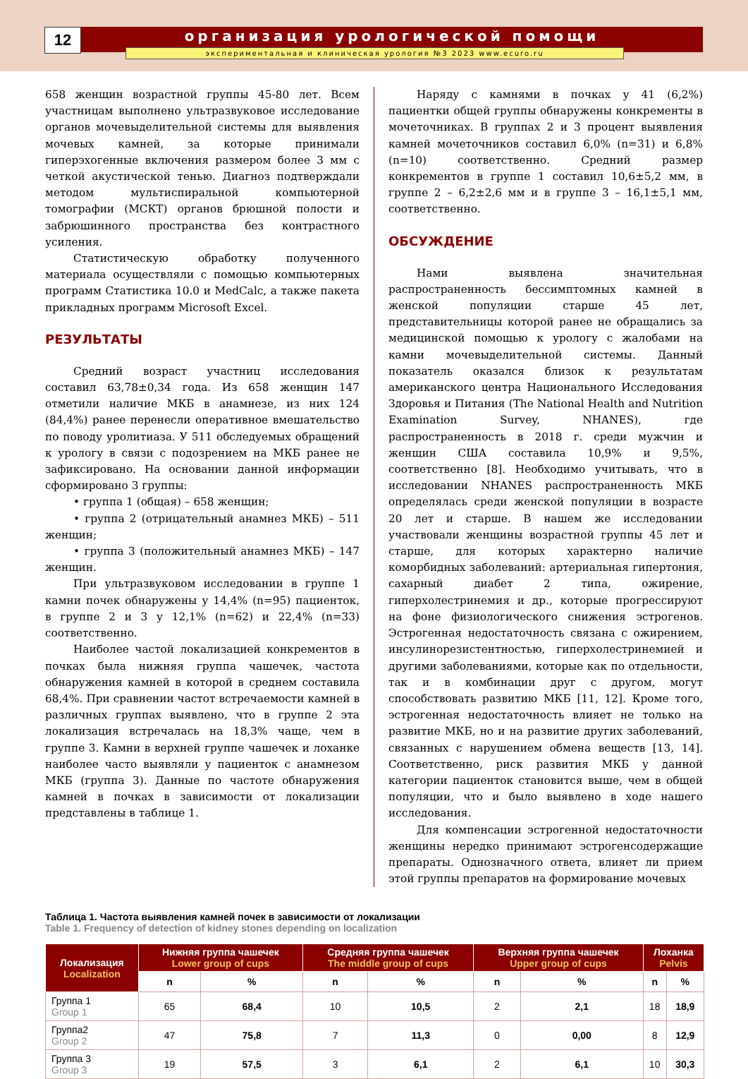12 организация урологической помощи
экспериментальная и клиническая урология №3 2023 www.ecuro.ru
658 женщин возрастной группы 45-80 лет. Всем участницам выполнено ультразвуковое исследование органов мочевыделительной системы для выявления мочевых камней, за которые принимали гиперэхогенные включения размером более 3 мм с четкой акустической тенью. Диагноз подтверждали методом мультиспиральной компьютерной томографии (МСКТ) органов брюшной полости и забрюшинного пространства без контрастного усиления.
Статистическую обработку полученного материала осуществляли с помощью компьютерных программ Статистика 10.0 и MedCalc, а также пакета прикладных программ Microsoft Excel.
РЕЗУЛЬТАТЫ
Средний возраст участниц исследования составил 63,78±0,34 года. Из 658 женщин 147 отметили наличие МКБ в анамнезе, из них 124 (84,4%) ранее перенесли оперативное вмешательство по поводу уролитиаза. У 511 обследуемых обращений к урологу в связи с подозрением на МКБ ранее не зафиксировано. На основании данной информации сформировано 3 группы:
• группа 1 (общая) – 658 женщин;
• группа 2 (отрицательный анамнез МКБ) – 511 женщин;
• группа 3 (положительный анамнез МКБ) – 147 женщин.
При ультразвуковом исследовании в группе 1 камни почек обнаружены у 14,4% (n=95) пациенток, в группе 2 и 3 у 12,1% (n=62) и 22,4% (n=33) соответственно.
Наиболее частой локализацией конкрементов в почках была нижняя группа чашечек, частота обнаружения камней в которой в среднем составила 68,4%. При сравнении частот встречаемости камней в различных группах выявлено, что в группе 2 эта локализация встречалась на 18,3% чаще, чем в группе 3. Камни в верхней группе чашечек и лоханке наиболее часто выявляли у пациенток с анамнезом МКБ (группа 3). Данные по частоте обнаружения камней в почках в зависимости от локализации представлены в таблице 1.
Наряду с камнями в почках у 41 (6,2%) пациентки общей группы обнаружены конкременты в мочеточниках. В группах 2 и 3 процент выявления камней мочеточников составил 6,0% (n=31) и 6,8% (n=10) соответственно. Средний размер конкрементов в группе 1 составил 10,6±5,2 мм, в группе 2 – 6,2±2,6 мм и в группе 3 – 16,1±5,1 мм, соответственно.
ОБСУЖДЕНИЕ
Нами выявлена значительная распространенность бессимптомных камней в женской популяции старше 45 лет, представительницы которой ранее не обращались за медицинской помощью к урологу с жалобами на камни мочевыделительной системы. Данный показатель оказался близок к результатам американского центра Национального Исследования Здоровья и Питания (The National Health and Nutrition Examination Survey, NHANES), где распространенность в 2018 г. среди мужчин и женщин США составила 10,9% и 9,5%, соответственно [8]. Необходимо учитывать, что в исследовании NHANES распространенность МКБ определялась среди женской популяции в возрасте 20 лет и старше. В нашем же исследовании участвовали женщины возрастной группы 45 лет и старше, для которых характерно наличие коморбидных заболеваний: артериальная гипертония, сахарный диабет 2 типа, ожирение, гиперхолестринемия и др., которые прогрессируют на фоне физиологического снижения эстрогенов. Эстрогенная недостаточность связана с ожирением, инсулинорезистентностью, гиперхолестринемией и другими заболеваниями, которые как по отдельности, так и в комбинации друг с другом, могут способствовать развитию МКБ [11, 12]. Кроме того, эстрогенная недостаточность влияет не только на развитие МКБ, но и на развитие других заболеваний, связанных с нарушением обмена веществ [13, 14]. Соответственно, риск развития МКБ у данной категории пациенток становится выше, чем в общей популяции, что и было выявлено в ходе нашего исследования.
Для компенсации эстрогенной недостаточности женщины нередко принимают эстрогенсодержащие препараты. Однозначного ответа, влияет ли прием этой группы препаратов на формирование мочевых
Таблица 1. Частота выявления камней почек в зависимости от локализации
Table 1. Frequency of detection of kidney stones depending on localization
| Локализация Localization | Нижняя группа чашечек Lower group of cups | | Средняя группа чашечек The middle group of cups | | Верхняя группа чашечек Upper group of cups | | Лоханка Pelvis | |
| --- | --- | --- | --- | --- | --- | --- | --- | --- |
| | n | % | n | % | n | % | n | % |
| Группа 1 Group 1 | 65 | 68,4 | 10 | 10,5 | 2 | 2,1 | 18 | 18,9 |
| Группа2 Group 2 | 47 | 75,8 | 7 | 11,3 | 0 | 0,00 | 8 | 12,9 |
| Группа 3 Group 3 | 19 | 57,5 | 3 | 6,1 | 2 | 6,1 | 10 | 30,3 |